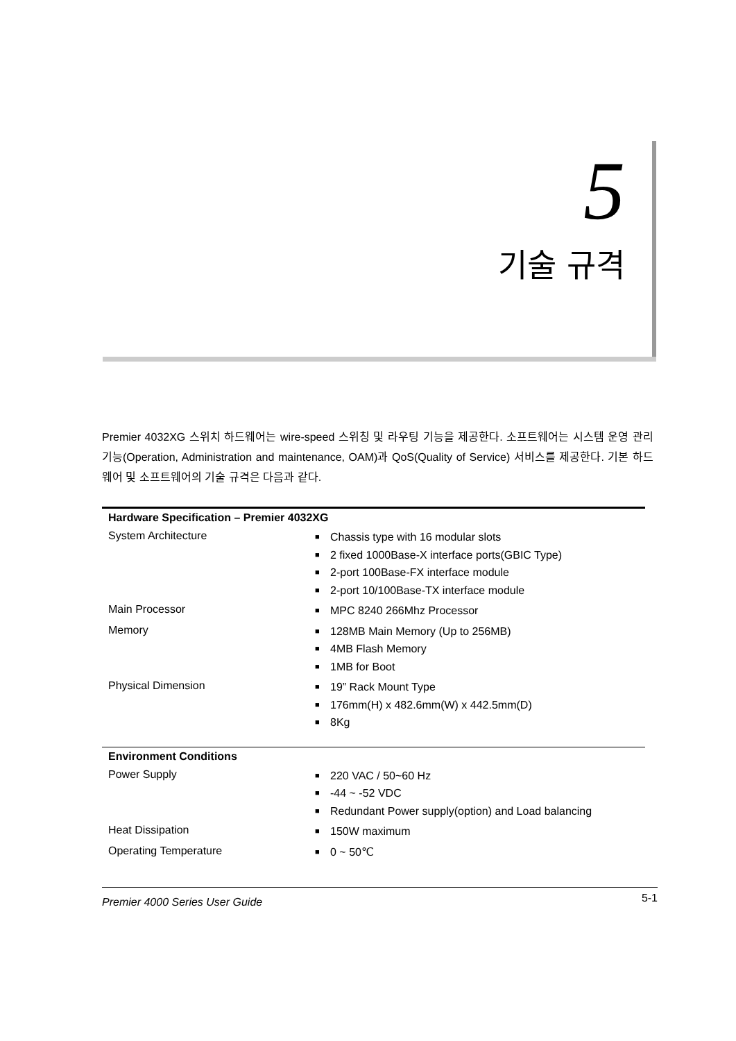5
기술 규격
Premier 4032XG 스위치 하드웨어는 wire-speed 스위칭 및 라우팅 기능을 제공한다. 소프트웨어는 시스템 운영 관리 기능(Operation, Administration and maintenance, OAM)과 QoS(Quality of Service) 서비스를 제공한다. 기본 하드웨어 및 소프트웨어의 기술 규격은 다음과 같다.
| Hardware Specification – Premier 4032XG | |
| --- | --- |
| System Architecture | ■ Chassis type with 16 modular slots ■ 2 fixed 1000Base-X interface ports(GBIC Type) ■ 2-port 100Base-FX interface module ■ 2-port 10/100Base-TX interface module |
| Main Processor | ■ MPC 8240 266Mhz Processor |
| Memory | ■ 128MB Main Memory (Up to 256MB) ■ 4MB Flash Memory ■ 1MB for Boot |
| Physical Dimension | ■ 19” Rack Mount Type ■ 176mm(H) x 482.6mm(W) x 442.5mm(D) ■ 8Kg |
| Environment Conditions | |
| Power Supply | ■ 220 VAC / 50~60 Hz ■ -44 ~ -52 VDC ■ Redundant Power supply(option) and Load balancing |
| Heat Dissipation | ■ 150W maximum |
| Operating Temperature | ■ 0 ~ 50℃ |
Premier 4000 Series User Guide 5-1